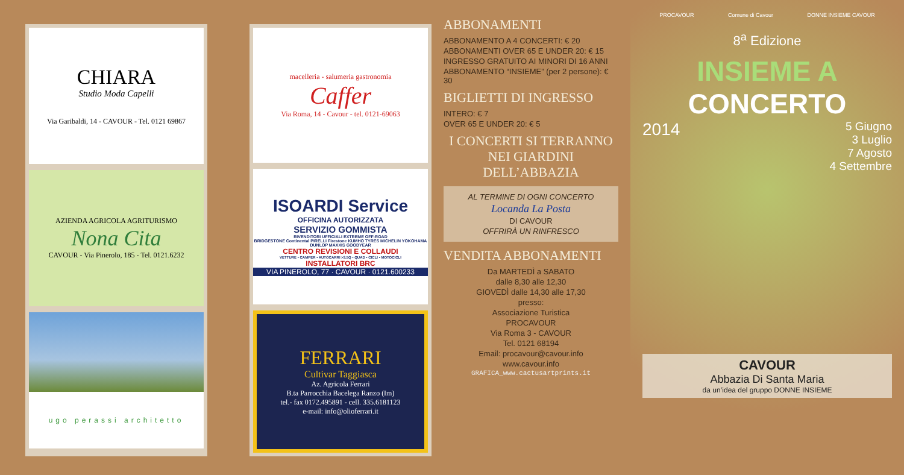CHIARA
Studio Moda Capelli
Via Garibaldi, 14 - CAVOUR - Tel. 0121 69867
AZIENDA AGRICOLA AGRITURISMO
Nona Cita
CAVOUR - Via Pinerolo, 185 - Tel. 0121.6232
ugo perassi architetto
macelleria - salumeria gastronomia
Caffer
Via Roma, 14 - Cavour - tel. 0121-69063
ISOARDI Service
OFFICINA AUTORIZZATA
SERVIZIO GOMMISTA
RIVENDITORI UFFICIALI EXTREME OFF-ROAD
BRIDGESTONE Continental PIRELLI Firestone KUMHO TYRES MICHELIN YOKOHAMA DUNLOP MAXXIS GOODYEAR
CENTRO REVISIONI E COLLAUDI
VETTURE • CAMPER • AUTOCARRI >3.5Q • QUAD • CICLI • MOTOCICLI
INSTALLATORI BRC
VIA PINEROLO, 77 · CAVOUR · 0121.600233
FERRARI
Cultivar Taggiasca
Az. Agricola Ferrari
B.ta Parrocchia Bacelega Ranzo (Im)
tel.- fax 0172.495891 - cell. 335.6181123
e-mail: info@olioferrari.it
ABBONAMENTI
ABBONAMENTO A 4 CONCERTI: € 20
ABBONAMENTI OVER 65 E UNDER 20: € 15
INGRESSO GRATUITO AI MINORI DI 16 ANNI
ABBONAMENTO “INSIEME” (per 2 persone): € 30
BIGLIETTI DI INGRESSO
INTERO: € 7
OVER 65 E UNDER 20: € 5
I CONCERTI SI TERRANNO NEI GIARDINI DELL’ABBAZIA
AL TERMINE DI OGNI CONCERTO
Locanda La Posta
DI CAVOUR
OFFRIRÀ UN RINFRESCO
VENDITA ABBONAMENTI
Da MARTEDÌ a SABATO
dalle 8,30 alle 12,30
GIOVEDÌ dalle 14,30 alle 17,30
presso:
Associazione Turistica
PROCAVOUR
Via Roma 3 - CAVOUR
Tel. 0121 68194
Email: procavour@cavour.info
www.cavour.info
GRAFICA_www.cactusartprints.it
PROCAVOUR Comune di Cavour DONNE INSIEME CAVOUR
8<sup>a</sup> Edizione
INSIEME A
CONCERTO
2014 5 Giugno
3 Luglio
7 Agosto
4 Settembre
CAVOUR
Abbazia Di Santa Maria
da un’idea del gruppo DONNE INSIEME